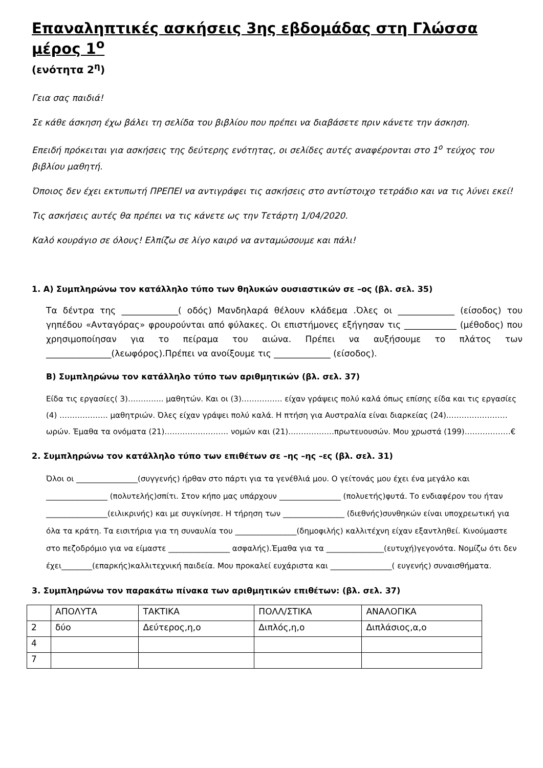Επαναληπτικές ασκήσεις 3ης εβδομάδας στη Γλώσσα μέρος 1<sup>ο</sup>
(ενότητα 2<sup>η</sup>)
Γεια σας παιδιά!
Σε κάθε άσκηση έχω βάλει τη σελίδα του βιβλίου που πρέπει να διαβάσετε πριν κάνετε την άσκηση.
Επειδή πρόκειται για ασκήσεις της δεύτερης ενότητας, οι σελίδες αυτές αναφέρονται στο 1<sup>ο</sup> τεύχος του βιβλίου μαθητή.
Όποιος δεν έχει εκτυπωτή ΠΡΕΠΕΙ να αντιγράφει τις ασκήσεις στο αντίστοιχο τετράδιο και να τις λύνει εκεί!
Τις ασκήσεις αυτές θα πρέπει να τις κάνετε ως την Τετάρτη 1/04/2020.
Καλό κουράγιο σε όλους! Ελπίζω σε λίγο καιρό να ανταμώσουμε και πάλι!
1. Α) Συμπληρώνω τον κατάλληλο τύπο των θηλυκών ουσιαστικών σε –ος (βλ. σελ. 35)
Τα δέντρα της _____________( οδός) Μανδηλαρά θέλουν κλάδεμα .Όλες οι _____________ (είσοδος) του γηπέδου «Ανταγόρας» φρουρούνται από φύλακες. Οι επιστήμονες εξήγησαν τις ____________ (μέθοδος) που χρησιμοποίησαν για το πείραμα του αιώνα. Πρέπει να αυξήσουμε το πλάτος των _______________(λεωφόρος).Πρέπει να ανοίξουμε τις _____________ (είσοδος).
Β) Συμπληρώνω τον κατάλληλο τύπο των αριθμητικών (βλ. σελ. 37)
Είδα τις εργασίες( 3)………….. μαθητών. Και οι (3)……………. είχαν γράψεις πολύ καλά όπως επίσης είδα και τις εργασίες (4) ………………. μαθητριών. Όλες είχαν γράψει πολύ καλά. Η πτήση για Αυστραλία είναι διαρκείας (24)……………………ωρών. Έμαθα τα ονόματα (21)……………………. νομών και (21)………………πρωτευουσών. Μου χρωστά (199)………………€
2. Συμπληρώνω τον κατάλληλο τύπο των επιθέτων σε –ης –ης –ες (βλ. σελ. 31)
Όλοι οι ________________(συγγενής) ήρθαν στο πάρτι για τα γενέθλιά μου. Ο γείτονάς μου έχει ένα μεγάλο και ________________ (πολυτελής)σπίτι. Στον κήπο μας υπάρχουν ________________ (πολυετής)φυτά. Το ενδιαφέρον του ήταν ________________(ειλικρινής) και με συγκίνησε. Η τήρηση των ________________ (διεθνής)συνθηκών είναι υποχρεωτική για όλα τα κράτη. Τα εισιτήρια για τη συναυλία του ________________(δημοφιλής) καλλιτέχνη είχαν εξαντληθεί. Κινούμαστε στο πεζοδρόμιο για να είμαστε ________________ ασφαλής).Έμαθα για τα _______________(ευτυχή)γεγονότα. Νομίζω ότι δεν έχει________(επαρκής)καλλιτεχνική παιδεία. Μου προκαλεί ευχάριστα και ________________( ευγενής) συναισθήματα.
3. Συμπληρώνω τον παρακάτω πίνακα των αριθμητικών επιθέτων: (βλ. σελ. 37)
| | ΑΠΟΛΥΤΑ | ΤΑΚΤΙΚΑ | ΠΟΛΛ/ΣΤΙΚΑ | ΑΝΑΛΟΓΙΚΑ |
| 2 | δύο | Δεύτερος,η,ο | Διπλός,η,ο | Διπλάσιος,α,ο |
| 4 | | | | |
| 7 | | | | |